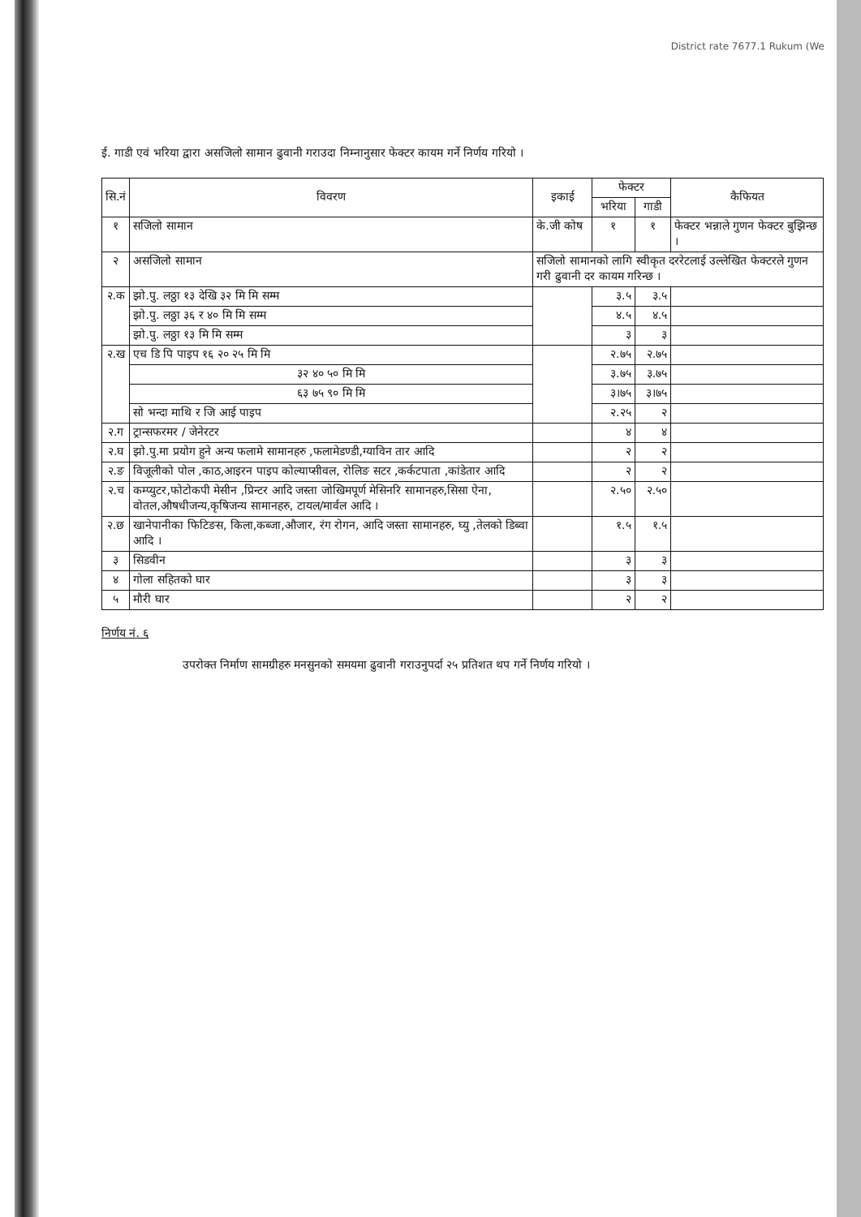District rate 7677.1 Rukum (We
ई. गाडी एवं भरिया द्वारा असजिलो सामान ढुवानी गराउदा निम्नानुसार फेक्टर कायम गर्ने निर्णय गरियो ।
| सि.नं | विवरण | इकाई | फेक्टर | | कैफियत |
| --- | --- | --- | --- | --- | --- |
| | | | भरिया | गाडी | |
| १ | सजिलो सामान | के.जी कोष | १ | १ | फेक्टर भन्नाले गुणन फेक्टर बुझिन्छ । |
| २ | असजिलो सामान | सजिलो सामानको लागि स्वीकृत दररेटलाई उल्लेखित फेक्टरले गुणन गरी ढुवानी दर कायम गरिन्छ । | | | |
| २.क | झो.पु. लठ्ठा १३ देखि ३२ मि मि सम्म | | ३.५ | ३.५ | |
| | झो.पु. लठ्ठा ३६ र ४० मि मि सम्म | | ४.५ | ४.५ | |
| | झो.पु. लठ्ठा १३ मि मि सम्म | | ३ | ३ | |
| २.ख | एच डि पि पाइप १६ २० २५ मि मि | | २.७५ | २.७५ | |
| | ३२ ४० ५० मि मि | | ३.७५ | ३.७५ | |
| | ६३ ७५ ९० मि मि | | ३।७५ | ३।७५ | |
| | सो भन्दा माथि र जि आई पाइप | | २.२५ | २ | |
| २.ग | ट्रान्सफरमर / जेनेरटर | | ४ | ४ | |
| २.घ | झो.पु.मा प्रयोग हुने अन्य फलामे सामानहरु ,फलामेडण्डी,ग्याविन तार आदि | | २ | २ | |
| २.ङ | विजूलीको पोल ,काठ,आइरन पाइप कोल्याप्सीवल, रोलिङ सटर ,कर्कटपाता ,कांडेतार आदि | | २ | २ | |
| २.च | कम्प्युटर,फोटोकपी मेसीन ,प्रिन्टर आदि जस्ता जोखिमपूर्ण मेसिनरि सामानहरु,सिसा ऐना, वोतल,औषधीजन्य,कृषिजन्य सामानहरु, टायल/मार्वल आदि । | | २.५० | २.५० | |
| २.छ | खानेपानीका फिटिङस, किला,कब्जा,औजार, रंग रोगन, आदि जस्ता सामानहरु, घ्यु ,तेलको डिब्वा आदि । | | १.५ | १.५ | |
| ३ | सिडवीन | | ३ | ३ | |
| ४ | गोला सहितको घार | | ३ | ३ | |
| ५ | मौरी घार | | २ | २ | |
निर्णय नं. ६
उपरोक्त निर्माण सामग्रीहरु मनसुनको समयमा ढुवानी गराउनुपर्दा २५ प्रतिशत थप गर्ने निर्णय गरियो ।